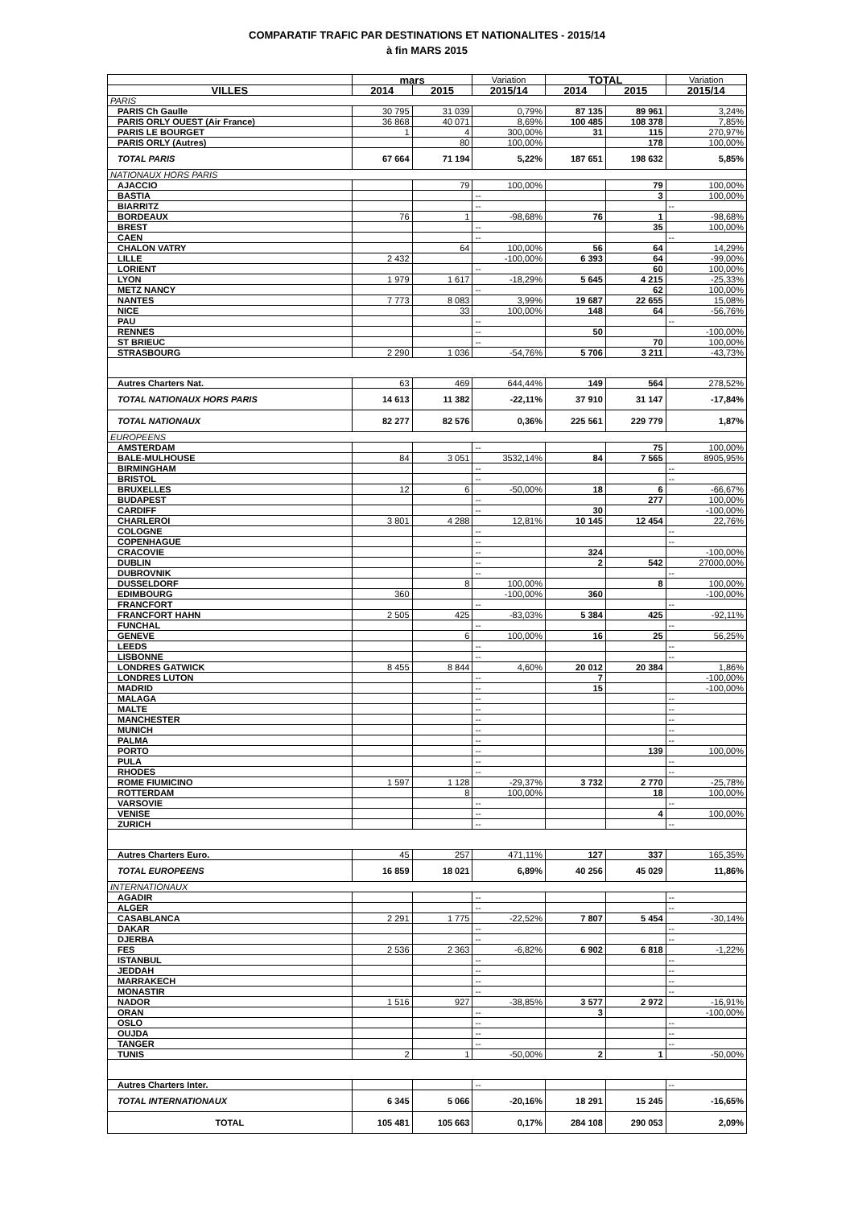COMPARATIF TRAFIC PAR DESTINATIONS ET NATIONALITES - 2015/14
à fin MARS 2015
| | mars | | Variation | TOTAL | | Variation |
| VILLES | 2014 | 2015 | 2015/14 | 2014 | 2015 | 2015/14 |
| PARIS | | | | | | |
| PARIS Ch Gaulle | 30 795 | 31 039 | 0,79% | 87 135 | 89 961 | 3,24% |
| PARIS ORLY OUEST (Air France) | 36 868 | 40 071 | 8,69% | 100 485 | 108 378 | 7,85% |
| PARIS LE BOURGET | 1 | 4 | 300,00% | 31 | 115 | 270,97% |
| PARIS ORLY (Autres) | | 80 | 100,00% | | 178 | 100,00% |
| TOTAL PARIS | 67 664 | 71 194 | 5,22% | 187 651 | 198 632 | 5,85% |
| NATIONAUX HORS PARIS | | | | | | |
| AJACCIO | | 79 | 100,00% | | 79 | 100,00% |
| BASTIA | | | -- | | 3 | 100,00% |
| BIARRITZ | | | -- | | | -- |
| BORDEAUX | 76 | 1 | -98,68% | 76 | 1 | -98,68% |
| BREST | | | -- | | 35 | 100,00% |
| CAEN | | | -- | | | -- |
| CHALON VATRY | | 64 | 100,00% | 56 | 64 | 14,29% |
| LILLE | 2 432 | | -100,00% | 6 393 | 64 | -99,00% |
| LORIENT | | | -- | | 60 | 100,00% |
| LYON | 1 979 | 1 617 | -18,29% | 5 645 | 4 215 | -25,33% |
| METZ NANCY | | | -- | | 62 | 100,00% |
| NANTES | 7 773 | 8 083 | 3,99% | 19 687 | 22 655 | 15,08% |
| NICE | | 33 | 100,00% | 148 | 64 | -56,76% |
| PAU | | | -- | | | -- |
| RENNES | | | -- | 50 | | -100,00% |
| ST BRIEUC | | | -- | | 70 | 100,00% |
| STRASBOURG | 2 290 | 1 036 | -54,76% | 5 706 | 3 211 | -43,73% |
| Autres Charters Nat. | 63 | 469 | 644,44% | 149 | 564 | 278,52% |
| TOTAL NATIONAUX HORS PARIS | 14 613 | 11 382 | -22,11% | 37 910 | 31 147 | -17,84% |
| TOTAL NATIONAUX | 82 277 | 82 576 | 0,36% | 225 561 | 229 779 | 1,87% |
| EUROPEENS | | | | | | |
| AMSTERDAM | | | -- | | 75 | 100,00% |
| BALE-MULHOUSE | 84 | 3 051 | 3532,14% | 84 | 7 565 | 8905,95% |
| BIRMINGHAM | | | -- | | | -- |
| BRISTOL | | | -- | | | -- |
| BRUXELLES | 12 | 6 | -50,00% | 18 | 6 | -66,67% |
| BUDAPEST | | | -- | | 277 | 100,00% |
| CARDIFF | | | -- | 30 | | -100,00% |
| CHARLEROI | 3 801 | 4 288 | 12,81% | 10 145 | 12 454 | 22,76% |
| COLOGNE | | | -- | | | -- |
| COPENHAGUE | | | -- | | | -- |
| CRACOVIE | | | -- | 324 | | -100,00% |
| DUBLIN | | | -- | 2 | 542 | 27000,00% |
| DUBROVNIK | | | -- | | | -- |
| DUSSELDORF | | 8 | 100,00% | | 8 | 100,00% |
| EDIMBOURG | 360 | | -100,00% | 360 | | -100,00% |
| FRANCFORT | | | -- | | | -- |
| FRANCFORT HAHN | 2 505 | 425 | -83,03% | 5 384 | 425 | -92,11% |
| FUNCHAL | | | -- | | | -- |
| GENEVE | | 6 | 100,00% | 16 | 25 | 56,25% |
| LEEDS | | | -- | | | -- |
| LISBONNE | | | -- | | | -- |
| LONDRES GATWICK | 8 455 | 8 844 | 4,60% | 20 012 | 20 384 | 1,86% |
| LONDRES LUTON | | | -- | 7 | | -100,00% |
| MADRID | | | -- | 15 | | -100,00% |
| MALAGA | | | -- | | | -- |
| MALTE | | | -- | | | -- |
| MANCHESTER | | | -- | | | -- |
| MUNICH | | | -- | | | -- |
| PALMA | | | -- | | | -- |
| PORTO | | | -- | | 139 | 100,00% |
| PULA | | | -- | | | -- |
| RHODES | | | -- | | | -- |
| ROME FIUMICINO | 1 597 | 1 128 | -29,37% | 3 732 | 2 770 | -25,78% |
| ROTTERDAM | | 8 | 100,00% | | 18 | 100,00% |
| VARSOVIE | | | -- | | | -- |
| VENISE | | | -- | | 4 | 100,00% |
| ZURICH | | | -- | | | -- |
| Autres Charters Euro. | 45 | 257 | 471,11% | 127 | 337 | 165,35% |
| TOTAL EUROPEENS | 16 859 | 18 021 | 6,89% | 40 256 | 45 029 | 11,86% |
| INTERNATIONAUX | | | | | | |
| AGADIR | | | -- | | | -- |
| ALGER | | | -- | | | -- |
| CASABLANCA | 2 291 | 1 775 | -22,52% | 7 807 | 5 454 | -30,14% |
| DAKAR | | | -- | | | -- |
| DJERBA | | | -- | | | -- |
| FES | 2 536 | 2 363 | -6,82% | 6 902 | 6 818 | -1,22% |
| ISTANBUL | | | -- | | | -- |
| JEDDAH | | | -- | | | -- |
| MARRAKECH | | | -- | | | -- |
| MONASTIR | | | -- | | | -- |
| NADOR | 1 516 | 927 | -38,85% | 3 577 | 2 972 | -16,91% |
| ORAN | | | -- | 3 | | -100,00% |
| OSLO | | | -- | | | -- |
| OUJDA | | | -- | | | -- |
| TANGER | | | -- | | | -- |
| TUNIS | 2 | 1 | -50,00% | 2 | 1 | -50,00% |
| Autres Charters Inter. | | | -- | | | -- |
| TOTAL INTERNATIONAUX | 6 345 | 5 066 | -20,16% | 18 291 | 15 245 | -16,65% |
| TOTAL | 105 481 | 105 663 | 0,17% | 284 108 | 290 053 | 2,09% |